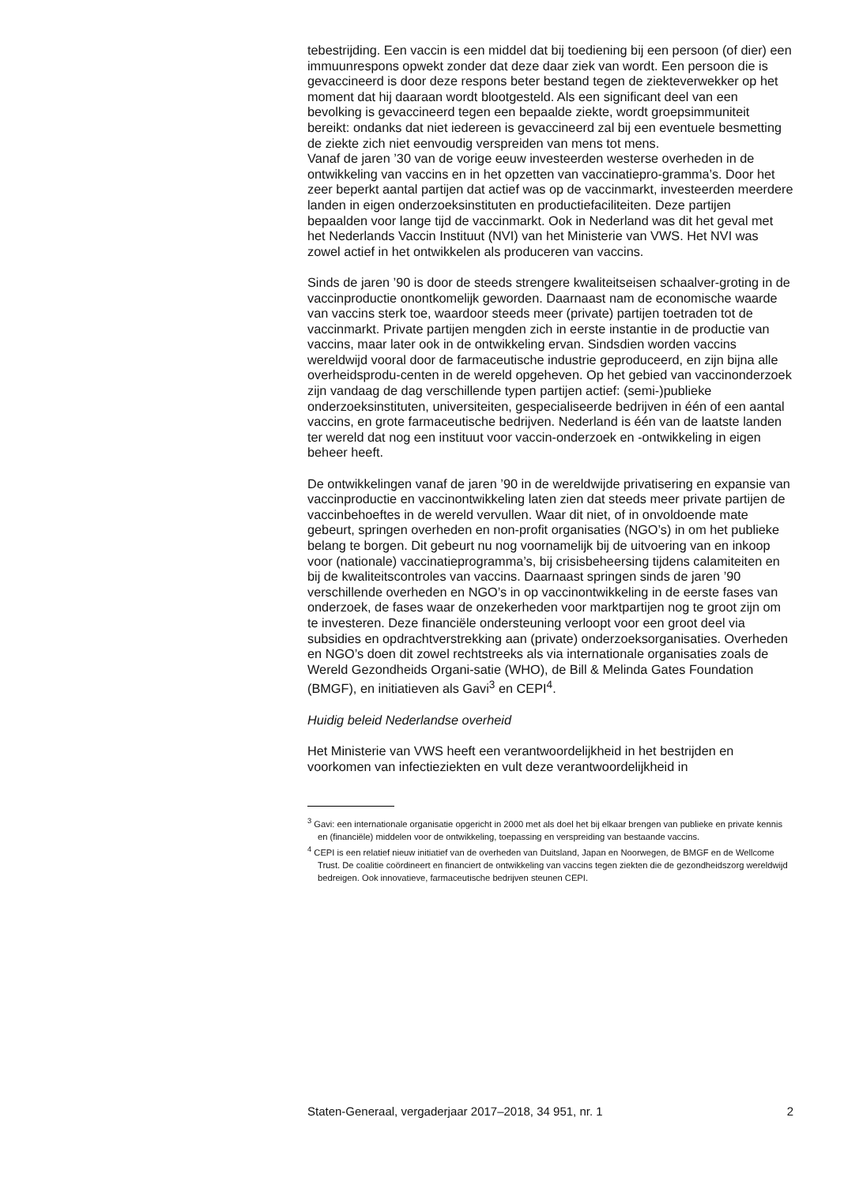tebestrijding. Een vaccin is een middel dat bij toediening bij een persoon (of dier) een immuunrespons opwekt zonder dat deze daar ziek van wordt. Een persoon die is gevaccineerd is door deze respons beter bestand tegen de ziekteverwekker op het moment dat hij daaraan wordt blootgesteld. Als een significant deel van een bevolking is gevaccineerd tegen een bepaalde ziekte, wordt groepsimmuniteit bereikt: ondanks dat niet iedereen is gevaccineerd zal bij een eventuele besmetting de ziekte zich niet eenvoudig verspreiden van mens tot mens.
Vanaf de jaren ’30 van de vorige eeuw investeerden westerse overheden in de ontwikkeling van vaccins en in het opzetten van vaccinatiepro-gramma’s. Door het zeer beperkt aantal partijen dat actief was op de vaccinmarkt, investeerden meerdere landen in eigen onderzoeksinstituten en productiefaciliteiten. Deze partijen bepaalden voor lange tijd de vaccinmarkt. Ook in Nederland was dit het geval met het Nederlands Vaccin Instituut (NVI) van het Ministerie van VWS. Het NVI was zowel actief in het ontwikkelen als produceren van vaccins.
Sinds de jaren ’90 is door de steeds strengere kwaliteitseisen schaalver-groting in de vaccinproductie onontkomelijk geworden. Daarnaast nam de economische waarde van vaccins sterk toe, waardoor steeds meer (private) partijen toetraden tot de vaccinmarkt. Private partijen mengden zich in eerste instantie in de productie van vaccins, maar later ook in de ontwikkeling ervan. Sindsdien worden vaccins wereldwijd vooral door de farmaceutische industrie geproduceerd, en zijn bijna alle overheidsprodu-centen in de wereld opgeheven. Op het gebied van vaccinonderzoek zijn vandaag de dag verschillende typen partijen actief: (semi-)publieke onderzoeksinstituten, universiteiten, gespecialiseerde bedrijven in één of een aantal vaccins, en grote farmaceutische bedrijven. Nederland is één van de laatste landen ter wereld dat nog een instituut voor vaccin-onderzoek en -ontwikkeling in eigen beheer heeft.
De ontwikkelingen vanaf de jaren ’90 in de wereldwijde privatisering en expansie van vaccinproductie en vaccinontwikkeling laten zien dat steeds meer private partijen de vaccinbehoeftes in de wereld vervullen. Waar dit niet, of in onvoldoende mate gebeurt, springen overheden en non-profit organisaties (NGO’s) in om het publieke belang te borgen. Dit gebeurt nu nog voornamelijk bij de uitvoering van en inkoop voor (nationale) vaccinatieprogramma’s, bij crisisbeheersing tijdens calamiteiten en bij de kwaliteitscontroles van vaccins. Daarnaast springen sinds de jaren ’90 verschillende overheden en NGO’s in op vaccinontwikkeling in de eerste fases van onderzoek, de fases waar de onzekerheden voor marktpartijen nog te groot zijn om te investeren. Deze financiële ondersteuning verloopt voor een groot deel via subsidies en opdrachtverstrekking aan (private) onderzoeksorganisaties. Overheden en NGO’s doen dit zowel rechtstreeks als via internationale organisaties zoals de Wereld Gezondheids Organi-satie (WHO), de Bill & Melinda Gates Foundation (BMGF), en initiatieven als Gavi<sup>3</sup> en CEPI<sup>4</sup>.
Huidig beleid Nederlandse overheid
Het Ministerie van VWS heeft een verantwoordelijkheid in het bestrijden en voorkomen van infectieziekten en vult deze verantwoordelijkheid in
<sup>3</sup> Gavi: een internationale organisatie opgericht in 2000 met als doel het bij elkaar brengen van publieke en private kennis en (financiële) middelen voor de ontwikkeling, toepassing en verspreiding van bestaande vaccins.
<sup>4</sup> CEPI is een relatief nieuw initiatief van de overheden van Duitsland, Japan en Noorwegen, de BMGF en de Wellcome Trust. De coalitie coördineert en financiert de ontwikkeling van vaccins tegen ziekten die de gezondheidszorg wereldwijd bedreigen. Ook innovatieve, farmaceutische bedrijven steunen CEPI.
Staten-Generaal, vergaderjaar 2017–2018, 34 951, nr. 1 2